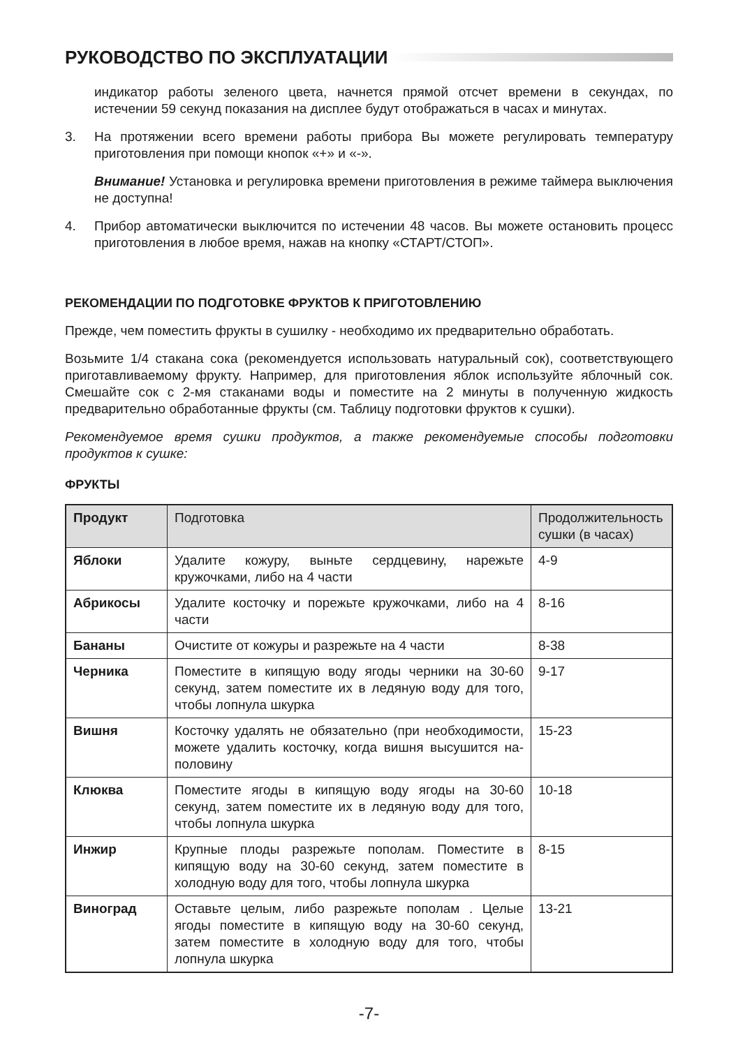РУКОВОДСТВО ПО ЭКСПЛУАТАЦИИ
индикатор работы зеленого цвета, начнется прямой отсчет времени в секундах, по истечении 59 секунд показания на дисплее будут отображаться в часах и минутах.
3. На протяжении всего времени работы прибора Вы можете регулировать температуру приготовления при помощи кнопок «+» и «-».
Внимание! Установка и регулировка времени приготовления в режиме таймера выключения не доступна!
4. Прибор автоматически выключится по истечении 48 часов. Вы можете остановить процесс приготовления в любое время, нажав на кнопку «СТАРТ/СТОП».
РЕКОМЕНДАЦИИ ПО ПОДГОТОВКЕ ФРУКТОВ К ПРИГОТОВЛЕНИЮ
Прежде, чем поместить фрукты в сушилку - необходимо их предварительно обработать.
Возьмите 1/4 стакана сока (рекомендуется использовать натуральный сок), соответствующего приготавливаемому фрукту. Например, для приготовления яблок используйте яблочный сок. Смешайте сок с 2-мя стаканами воды и поместите на 2 минуты в полученную жидкость предварительно обработанные фрукты (см. Таблицу подготовки фруктов к сушки).
Рекомендуемое время сушки продуктов, а также рекомендуемые способы подготовки продуктов к сушке:
ФРУКТЫ
| Продукт | Подготовка | Продолжительность сушки (в часах) |
| --- | --- | --- |
| Яблоки | Удалите кожуру, выньте сердцевину, нарежьте кружочками, либо на 4 части | 4-9 |
| Абрикосы | Удалите косточку и порежьте кружочками, либо на 4 части | 8-16 |
| Бананы | Очистите от кожуры и разрежьте на 4 части | 8-38 |
| Черника | Поместите в кипящую воду ягоды черники на 30-60 секунд, затем поместите их в ледяную воду для того, чтобы лопнула шкурка | 9-17 |
| Вишня | Косточку удалять не обязательно (при необходимости, можете удалить косточку, когда вишня высушится на-половину | 15-23 |
| Клюква | Поместите ягоды в кипящую воду ягоды на 30-60 секунд, затем поместите их в ледяную воду для того, чтобы лопнула шкурка | 10-18 |
| Инжир | Крупные плоды разрежьте пополам. Поместите в кипящую воду на 30-60 секунд, затем поместите в холодную воду для того, чтобы лопнула шкурка | 8-15 |
| Виноград | Оставьте целым, либо разрежьте пополам . Целые ягоды поместите в кипящую воду на 30-60 секунд, затем поместите в холодную воду для того, чтобы лопнула шкурка | 13-21 |
-7-